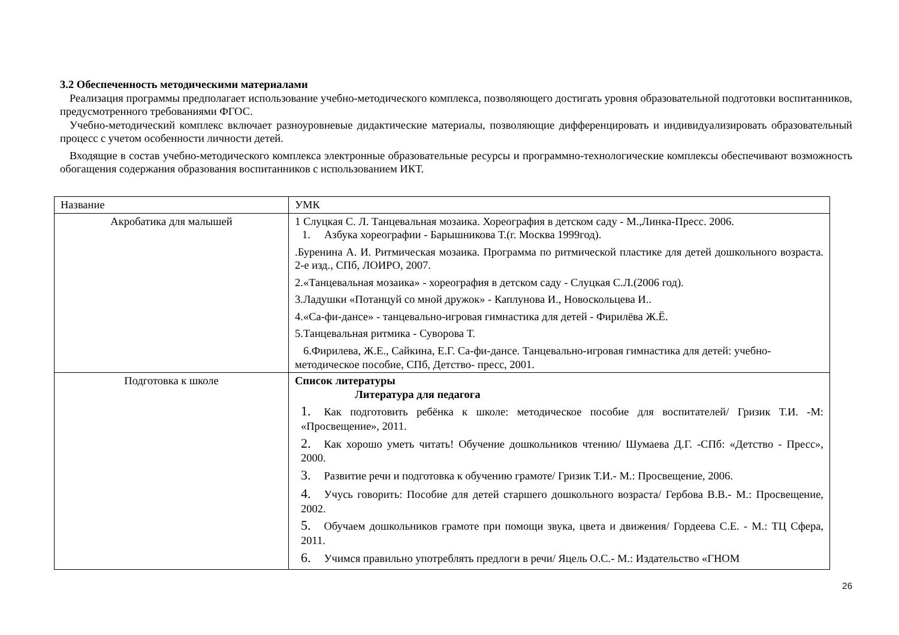3.2 Обеспеченность методическими материалами
Реализация программы предполагает использование учебно-методического комплекса, позволяющего достигать уровня образовательной подготовки воспитанников, предусмотренного требованиями ФГОС.
Учебно-методический комплекс включает разноуровневые дидактические материалы, позволяющие дифференцировать и индивидуализировать образовательный процесс с учетом особенности личности детей.
Входящие в состав учебно-методического комплекса электронные образовательные ресурсы и программно-технологические комплексы обеспечивают возможность обогащения содержания образования воспитанников с использованием ИКТ.
| Название | УМК |
| Акробатика для малышей | 1 Слуцкая С. Л. Танцевальная мозаика. Хореография в детском саду - М.,Линка-Пресс. 2006. 1. Азбука хореографии - Барышникова Т.(г. Москва 1999год). .Буренина А. И. Ритмическая мозаика. Программа по ритмической пластике для детей дошкольного возраста. 2-е изд., СПб, ЛОИРО, 2007. 2.«Танцевальная мозаика» - хореография в детском саду - Слуцкая С.Л.(2006 год). 3.Ладушки «Потанцуй со мной дружок» - Каплунова И., Новоскольцева И.. 4.«Са-фи-дансе» - танцевально-игровая гимнастика для детей - Фирилёва Ж.Ё. 5.Танцевальная ритмика - Суворова Т. 6.Фирилева, Ж.Е., Сайкина, Е.Г. Са-фи-дансе. Танцевально-игровая гимнастика для детей: учебно-методическое пособие, СПб, Детство- пресс, 2001. |
| Подготовка к школе | Список литературы Литература для педагога 1. Как подготовить ребёнка к школе: методическое пособие для воспитателей/ Гризик Т.И. -М: «Просвещение», 2011. 2. Как хорошо уметь читать! Обучение дошкольников чтению/ Шумаева Д.Г. -СПб: «Детство - Пресс», 2000. 3. Развитие речи и подготовка к обучению грамоте/ Гризик Т.И.- М.: Просвещение, 2006. 4. Учусь говорить: Пособие для детей старшего дошкольного возраста/ Гербова В.В.- М.: Просвещение, 2002. 5. Обучаем дошкольников грамоте при помощи звука, цвета и движения/ Гордеева С.Е. - М.: ТЦ Сфера, 2011. 6. Учимся правильно употреблять предлоги в речи/ Яцель О.С.- М.: Издательство «ГНОМ |
26